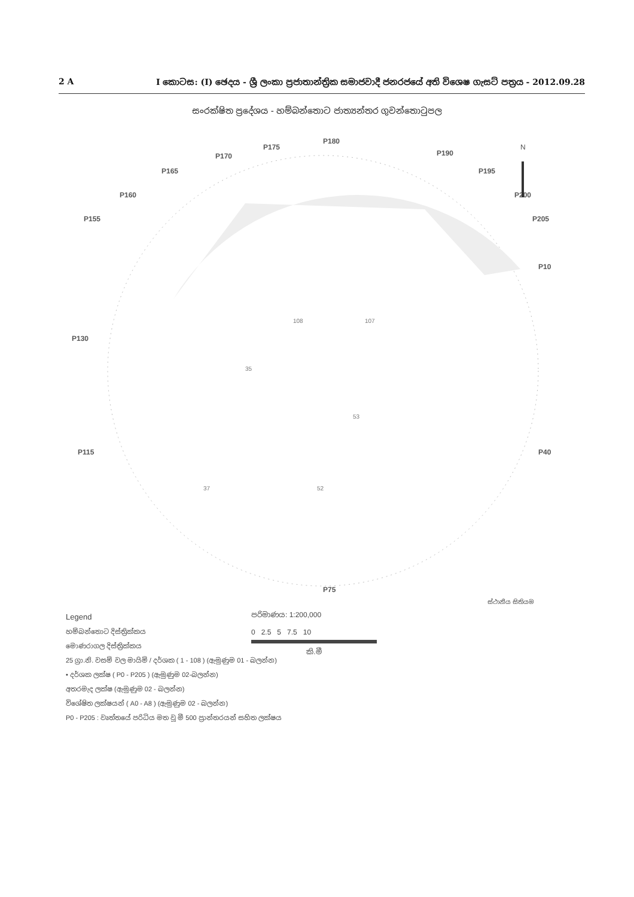2 A I කොටස: (I) ඡෙදය - ශ්‍රී ලංකා ප්‍රජාතාන්ත්‍රික සමාජවාදී ජනරජයේ අති විශෙෂ ගැසට් පත්‍රය - 2012.09.28
සංරක්ෂිත ප්‍රදේශය - හම්බන්තොට ජාත්‍යන්තර ගුවන්තොටුපල
P180
P175
P170
P165
P160
P155
P190
P195
P200
P205
P10
P40
P75
P115
P130
35
108
107
53
37
52
N
Legend
හම්බන්තොට දිස්ත්‍රික්කය
මොණරාගල දිස්ත්‍රික්කය
25 ග්‍රා.නි. වසම් වල මායිම් / දර්ශක ( 1 - 108 ) (ඇමුණුම 01 - බලන්න)
• දර්ශක ලක්ෂ ( P0 - P205 ) (ඇමුණුම 02-බලන්න)
අතරමැද ලක්ෂ (ඇමුණුම 02 - බලන්න)
විශේෂිත ලක්ෂයන් ( A0 - A8 ) (ඇමුණුම 02 - බලන්න)
P0 - P205 : වෘත්තයේ පරිධිය මත වූ මී 500 ප්‍රාන්තරයන් සහිත ලක්ෂය
පරිමාණය: 1:200,000
0 2.5 5 7.5 10
කි.මී
ස්ථානීය සිතියම